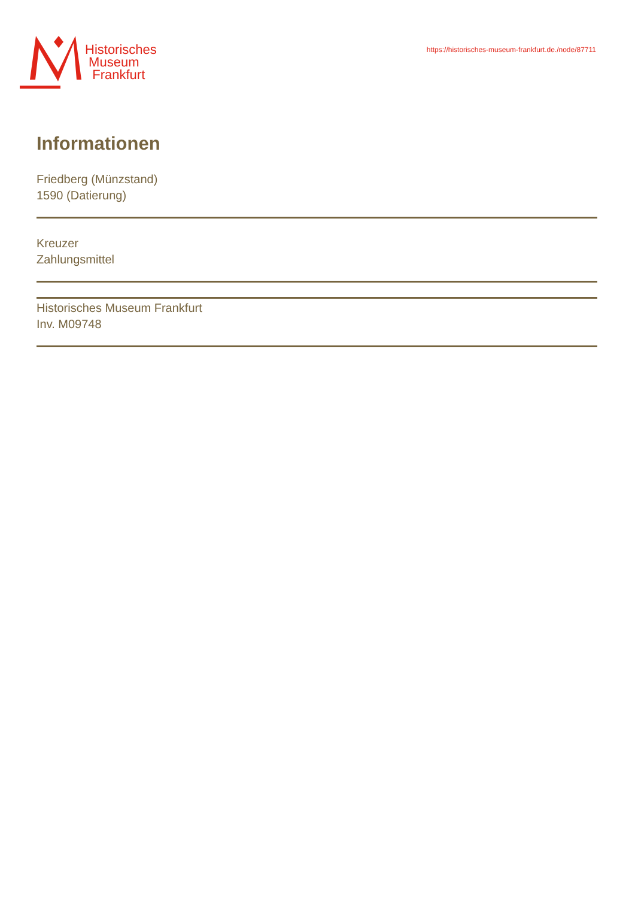Historisches
Museum
Frankfurt
https://historisches-museum-frankfurt.de./node/87711
Informationen
Friedberg (Münzstand)
1590 (Datierung)
Kreuzer
Zahlungsmittel
Historisches Museum Frankfurt
Inv. M09748